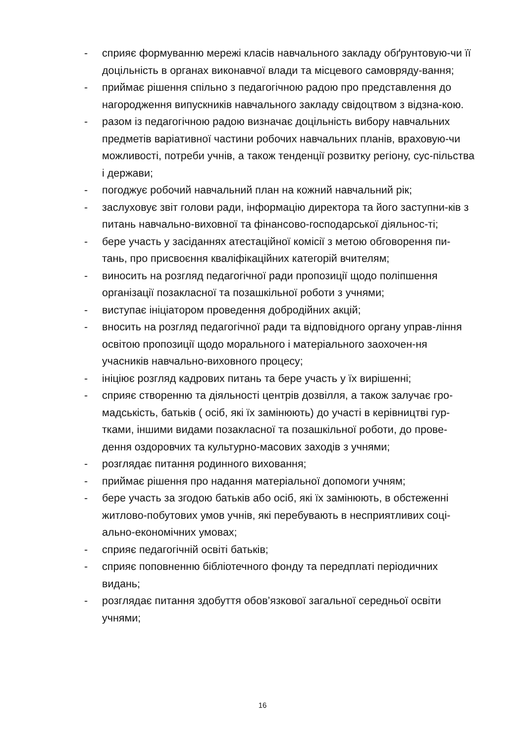- сприяє формуванню мережі класів навчального закладу обґрунтовую-чи її доцільність в органах виконавчої влади та місцевого самовряду-вання;
- приймає рішення спільно з педагогічною радою про представлення до нагородження випускників навчального закладу свідоцтвом з відзна-кою.
- разом із педагогічною радою визначає доцільність вибору навчальних предметів варіативної частини робочих навчальних планів, враховую-чи можливості, потреби учнів, а також тенденції розвитку регіону, сус-пільства і держави;
- погоджує робочий навчальний план на кожний навчальний рік;
- заслуховує звіт голови ради, інформацію директора та його заступни-ків з питань навчально-виховної та фінансово-господарської діяльнос-ті;
- бере участь у засіданнях атестаційної комісії з метою обговорення пи-тань, про присвоєння кваліфікаційних категорій вчителям;
- виносить на розгляд педагогічної ради пропозиції щодо поліпшення організації позакласної та позашкільної роботи з учнями;
- виступає ініціатором проведення добродійних акцій;
- вносить на розгляд педагогічної ради та відповідного органу управ-ління освітою пропозиції щодо морального і матеріального заохочен-ня учасників навчально-виховного процесу;
- ініціює розгляд кадрових питань та бере участь у їх вирішенні;
- сприяє створенню та діяльності центрів дозвілля, а також залучає гро-мадськість, батьків ( осіб, які їх замінюють) до участі в керівництві гур-тками, іншими видами позакласної та позашкільної роботи, до прове-дення оздоровчих та культурно-масових заходів з учнями;
- розглядає питання родинного виховання;
- приймає рішення про надання матеріальної допомоги учням;
- бере участь за згодою батьків або осіб, які їх замінюють, в обстеженні житлово-побутових умов учнів, які перебувають в несприятливих соці-ально-економічних умовах;
- сприяє педагогічній освіті батьків;
- сприяє поповненню бібліотечного фонду та передплаті періодичних видань;
- розглядає питання здобуття обов’язкової загальної середньої освіти учнями;
16